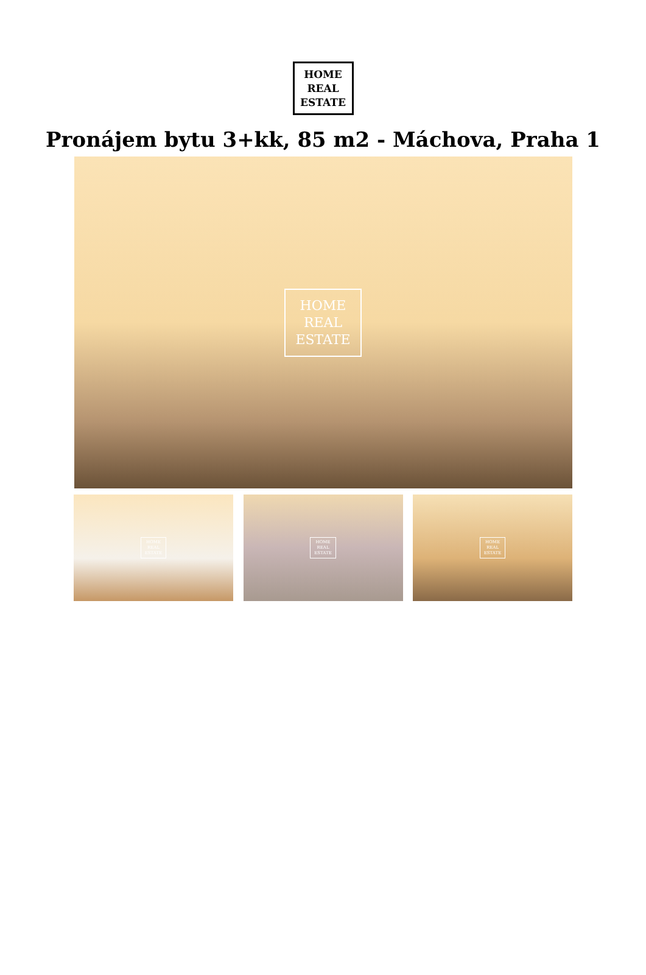HOME
REAL
ESTATE
Pronájem bytu 3+kk, 85 m2 - Máchova, Praha 1
HOME
REAL
ESTATE
HOME
REAL
ESTATE
HOME
REAL
ESTATE
HOME
REAL
ESTATE